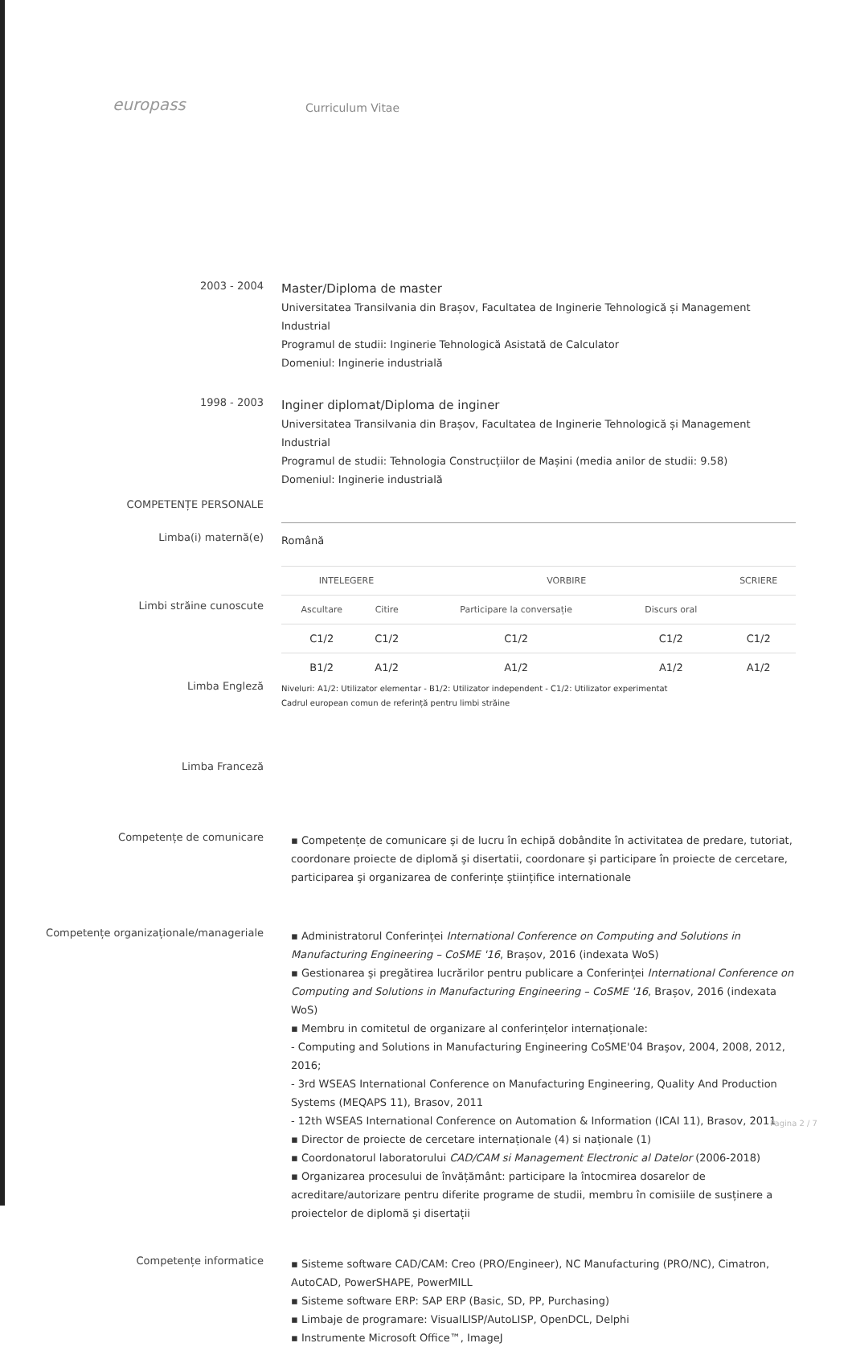europass
Curriculum Vitae
2003 - 2004
Master/Diploma de master
Universitatea Transilvania din Brașov, Facultatea de Inginerie Tehnologică și Management Industrial
Programul de studii: Inginerie Tehnologică Asistată de Calculator
Domeniul: Inginerie industrială
1998 - 2003
Inginer diplomat/Diploma de inginer
Universitatea Transilvania din Brașov, Facultatea de Inginerie Tehnologică și Management Industrial
Programul de studii: Tehnologia Construcțiilor de Mașini (media anilor de studii: 9.58)
Domeniul: Inginerie industrială
COMPETENȚE PERSONALE
Limba(i) maternă(e)
Română
Limbi străine cunoscute
Limba Engleză
Limba Franceză
| INTELEGERE | | VORBIRE | | SCRIERE |
| --- | --- | --- | --- | --- |
| Ascultare | Citire | Participare la conversație | Discurs oral | |
| C1/2 | C1/2 | C1/2 | C1/2 | C1/2 |
| B1/2 | A1/2 | A1/2 | A1/2 | A1/2 |
Niveluri: A1/2: Utilizator elementar - B1/2: Utilizator independent - C1/2: Utilizator experimentat
Cadrul european comun de referință pentru limbi străine
Competențe de comunicare
▪ Competențe de comunicare şi de lucru în echipă dobândite în activitatea de predare, tutoriat, coordonare proiecte de diplomă şi disertatii, coordonare şi participare în proiecte de cercetare, participarea şi organizarea de conferințe științifice internationale
Competențe organizaționale/manageriale
▪ Administratorul Conferinței International Conference on Computing and Solutions in Manufacturing Engineering – CoSME '16, Brașov, 2016 (indexata WoS)
▪ Gestionarea şi pregătirea lucrărilor pentru publicare a Conferinței International Conference on Computing and Solutions in Manufacturing Engineering – CoSME '16, Brașov, 2016 (indexata WoS)
▪ Membru in comitetul de organizare al conferințelor internaționale:
- Computing and Solutions in Manufacturing Engineering CoSME'04 Braşov, 2004, 2008, 2012, 2016;
- 3rd WSEAS International Conference on Manufacturing Engineering, Quality And Production Systems (MEQAPS 11), Brasov, 2011
- 12th WSEAS International Conference on Automation & Information (ICAI 11), Brasov, 2011
▪ Director de proiecte de cercetare internaționale (4) si naționale (1)
▪ Coordonatorul laboratorului CAD/CAM si Management Electronic al Datelor (2006-2018)
▪ Organizarea procesului de învățământ: participare la întocmirea dosarelor de acreditare/autorizare pentru diferite programe de studii, membru în comisiile de susținere a proiectelor de diplomă şi disertații
Competențe informatice
▪ Sisteme software CAD/CAM: Creo (PRO/Engineer), NC Manufacturing (PRO/NC), Cimatron, AutoCAD, PowerSHAPE, PowerMILL
▪ Sisteme software ERP: SAP ERP (Basic, SD, PP, Purchasing)
▪ Limbaje de programare: VisualLISP/AutoLISP, OpenDCL, Delphi
▪ Instrumente Microsoft Office™, ImageJ
Pagina 2 / 7